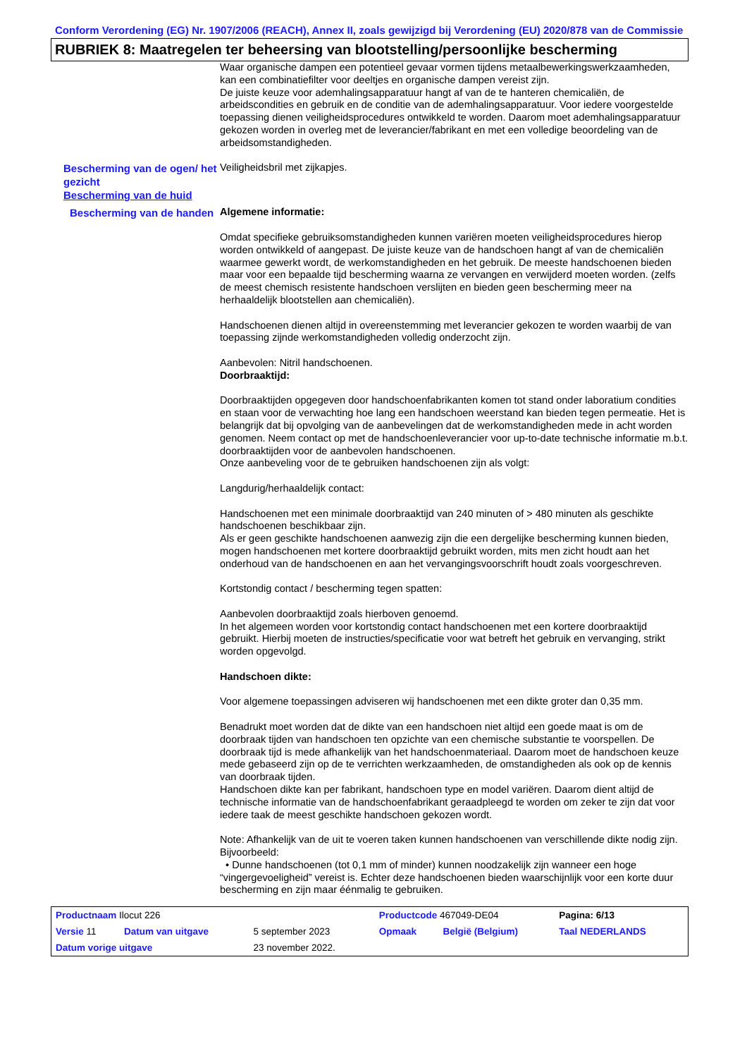Conform Verordening (EG) Nr. 1907/2006 (REACH), Annex II, zoals gewijzigd bij Verordening (EU) 2020/878 van de Commissie
RUBRIEK 8: Maatregelen ter beheersing van blootstelling/persoonlijke bescherming
Waar organische dampen een potentieel gevaar vormen tijdens metaalbewerkingswerkzaamheden, kan een combinatiefilter voor deeltjes en organische dampen vereist zijn.
De juiste keuze voor ademhalingsapparatuur hangt af van de te hanteren chemicaliën, de arbeidscondities en gebruik en de conditie van de ademhalingsapparatuur. Voor iedere voorgestelde toepassing dienen veiligheidsprocedures ontwikkeld te worden. Daarom moet ademhalingsapparatuur gekozen worden in overleg met de leverancier/fabrikant en met een volledige beoordeling van de arbeidsomstandigheden.
Bescherming van de ogen/ het gezicht
Veiligheidsbril met zijkapjes.
Bescherming van de huid
Bescherming van de handen
Algemene informatie:
Omdat specifieke gebruiksomstandigheden kunnen variëren moeten veiligheidsprocedures hierop worden ontwikkeld of aangepast. De juiste keuze van de handschoen hangt af van de chemicaliën waarmee gewerkt wordt, de werkomstandigheden en het gebruik. De meeste handschoenen bieden maar voor een bepaalde tijd bescherming waarna ze vervangen en verwijderd moeten worden. (zelfs de meest chemisch resistente handschoen verslijten en bieden geen bescherming meer na herhaaldelijk blootstellen aan chemicaliën).
Handschoenen dienen altijd in overeenstemming met leverancier gekozen te worden waarbij de van toepassing zijnde werkomstandigheden volledig onderzocht zijn.
Aanbevolen: Nitril handschoenen.
Doorbraaktijd:
Doorbraaktijden opgegeven door handschoenfabrikanten komen tot stand onder laboratium condities en staan voor de verwachting hoe lang een handschoen weerstand kan bieden tegen permeatie. Het is belangrijk dat bij opvolging van de aanbevelingen dat de werkomstandigheden mede in acht worden genomen. Neem contact op met de handschoenleverancier voor up-to-date technische informatie m.b.t. doorbraaktijden voor de aanbevolen handschoenen.
Onze aanbeveling voor de te gebruiken handschoenen zijn als volgt:
Langdurig/herhaaldelijk contact:
Handschoenen met een minimale doorbraaktijd van 240 minuten of > 480 minuten als geschikte handschoenen beschikbaar zijn.
Als er geen geschikte handschoenen aanwezig zijn die een dergelijke bescherming kunnen bieden, mogen handschoenen met kortere doorbraaktijd gebruikt worden, mits men zicht houdt aan het onderhoud van de handschoenen en aan het vervangingsvoorschrift houdt zoals voorgeschreven.
Kortstondig contact / bescherming tegen spatten:
Aanbevolen doorbraaktijd zoals hierboven genoemd.
In het algemeen worden voor kortstondig contact handschoenen met een kortere doorbraaktijd gebruikt. Hierbij moeten de instructies/specificatie voor wat betreft het gebruik en vervanging, strikt worden opgevolgd.
Handschoen dikte:
Voor algemene toepassingen adviseren wij handschoenen met een dikte groter dan 0,35 mm.
Benadrukt moet worden dat de dikte van een handschoen niet altijd een goede maat is om de doorbraak tijden van handschoen ten opzichte van een chemische substantie te voorspellen. De doorbraak tijd is mede afhankelijk van het handschoenmateriaal. Daarom moet de handschoen keuze mede gebaseerd zijn op de te verrichten werkzaamheden, de omstandigheden als ook op de kennis van doorbraak tijden.
Handschoen dikte kan per fabrikant, handschoen type en model variëren. Daarom dient altijd de technische informatie van de handschoenfabrikant geraadpleegd te worden om zeker te zijn dat voor iedere taak de meest geschikte handschoen gekozen wordt.
Note: Afhankelijk van de uit te voeren taken kunnen handschoenen van verschillende dikte nodig zijn.
Bijvoorbeeld:
• Dunne handschoenen (tot 0,1 mm of minder) kunnen noodzakelijk zijn wanneer een hoge “vingergevoeligheid” vereist is. Echter deze handschoenen bieden waarschijnlijk voor een korte duur bescherming en zijn maar éénmalig te gebruiken.
| Productnaam Ilocut 226 | | | Productcode 467049-DE04 | | Pagina: 6/13 |
| Versie 11 | Datum van uitgave | 5 september 2023 | Opmaak | België (Belgium) | Taal NEDERLANDS |
| Datum vorige uitgave | | 23 november 2022. | | | |